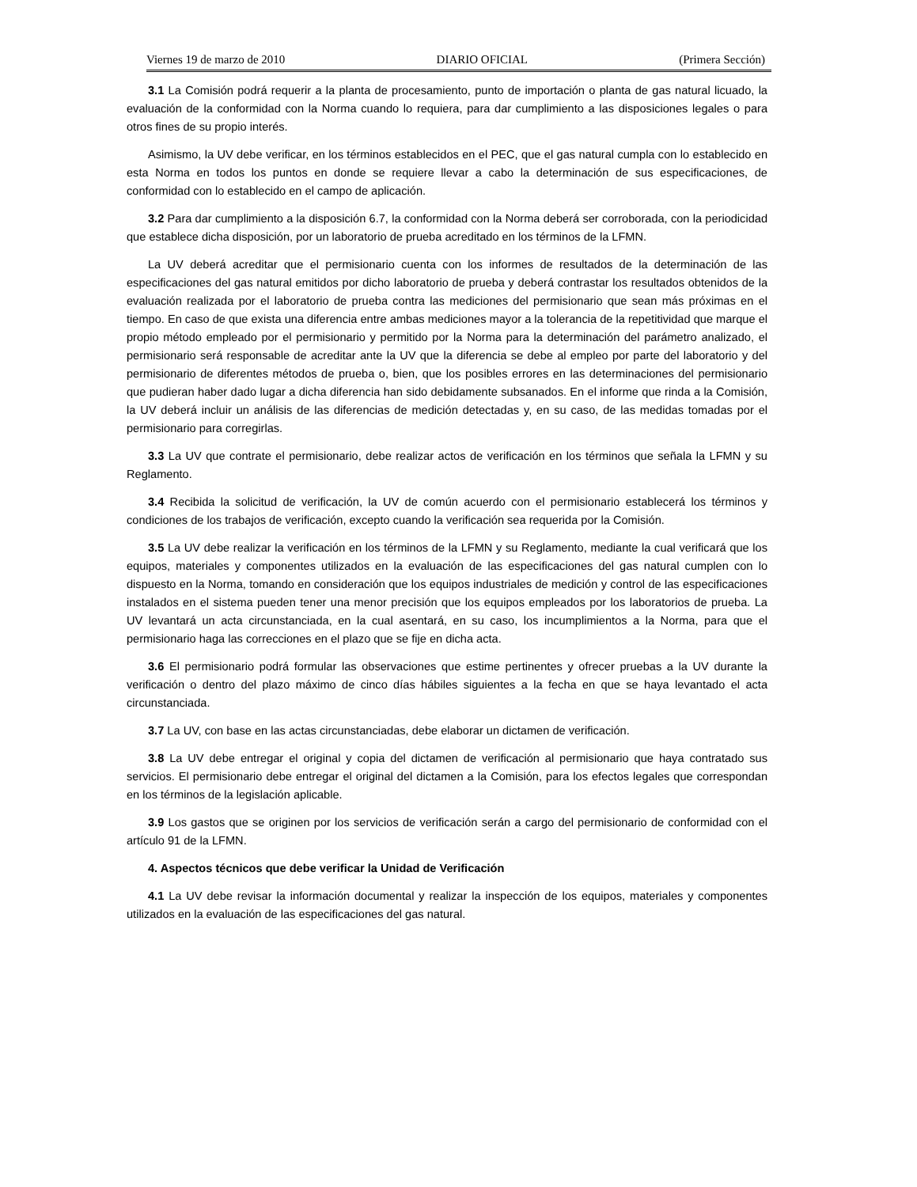Viernes 19 de marzo de 2010 DIARIO OFICIAL (Primera Sección)
3.1 La Comisión podrá requerir a la planta de procesamiento, punto de importación o planta de gas natural licuado, la evaluación de la conformidad con la Norma cuando lo requiera, para dar cumplimiento a las disposiciones legales o para otros fines de su propio interés.
Asimismo, la UV debe verificar, en los términos establecidos en el PEC, que el gas natural cumpla con lo establecido en esta Norma en todos los puntos en donde se requiere llevar a cabo la determinación de sus especificaciones, de conformidad con lo establecido en el campo de aplicación.
3.2 Para dar cumplimiento a la disposición 6.7, la conformidad con la Norma deberá ser corroborada, con la periodicidad que establece dicha disposición, por un laboratorio de prueba acreditado en los términos de la LFMN.
La UV deberá acreditar que el permisionario cuenta con los informes de resultados de la determinación de las especificaciones del gas natural emitidos por dicho laboratorio de prueba y deberá contrastar los resultados obtenidos de la evaluación realizada por el laboratorio de prueba contra las mediciones del permisionario que sean más próximas en el tiempo. En caso de que exista una diferencia entre ambas mediciones mayor a la tolerancia de la repetitividad que marque el propio método empleado por el permisionario y permitido por la Norma para la determinación del parámetro analizado, el permisionario será responsable de acreditar ante la UV que la diferencia se debe al empleo por parte del laboratorio y del permisionario de diferentes métodos de prueba o, bien, que los posibles errores en las determinaciones del permisionario que pudieran haber dado lugar a dicha diferencia han sido debidamente subsanados. En el informe que rinda a la Comisión, la UV deberá incluir un análisis de las diferencias de medición detectadas y, en su caso, de las medidas tomadas por el permisionario para corregirlas.
3.3 La UV que contrate el permisionario, debe realizar actos de verificación en los términos que señala la LFMN y su Reglamento.
3.4 Recibida la solicitud de verificación, la UV de común acuerdo con el permisionario establecerá los términos y condiciones de los trabajos de verificación, excepto cuando la verificación sea requerida por la Comisión.
3.5 La UV debe realizar la verificación en los términos de la LFMN y su Reglamento, mediante la cual verificará que los equipos, materiales y componentes utilizados en la evaluación de las especificaciones del gas natural cumplen con lo dispuesto en la Norma, tomando en consideración que los equipos industriales de medición y control de las especificaciones instalados en el sistema pueden tener una menor precisión que los equipos empleados por los laboratorios de prueba. La UV levantará un acta circunstanciada, en la cual asentará, en su caso, los incumplimientos a la Norma, para que el permisionario haga las correcciones en el plazo que se fije en dicha acta.
3.6 El permisionario podrá formular las observaciones que estime pertinentes y ofrecer pruebas a la UV durante la verificación o dentro del plazo máximo de cinco días hábiles siguientes a la fecha en que se haya levantado el acta circunstanciada.
3.7 La UV, con base en las actas circunstanciadas, debe elaborar un dictamen de verificación.
3.8 La UV debe entregar el original y copia del dictamen de verificación al permisionario que haya contratado sus servicios. El permisionario debe entregar el original del dictamen a la Comisión, para los efectos legales que correspondan en los términos de la legislación aplicable.
3.9 Los gastos que se originen por los servicios de verificación serán a cargo del permisionario de conformidad con el artículo 91 de la LFMN.
4. Aspectos técnicos que debe verificar la Unidad de Verificación
4.1 La UV debe revisar la información documental y realizar la inspección de los equipos, materiales y componentes utilizados en la evaluación de las especificaciones del gas natural.